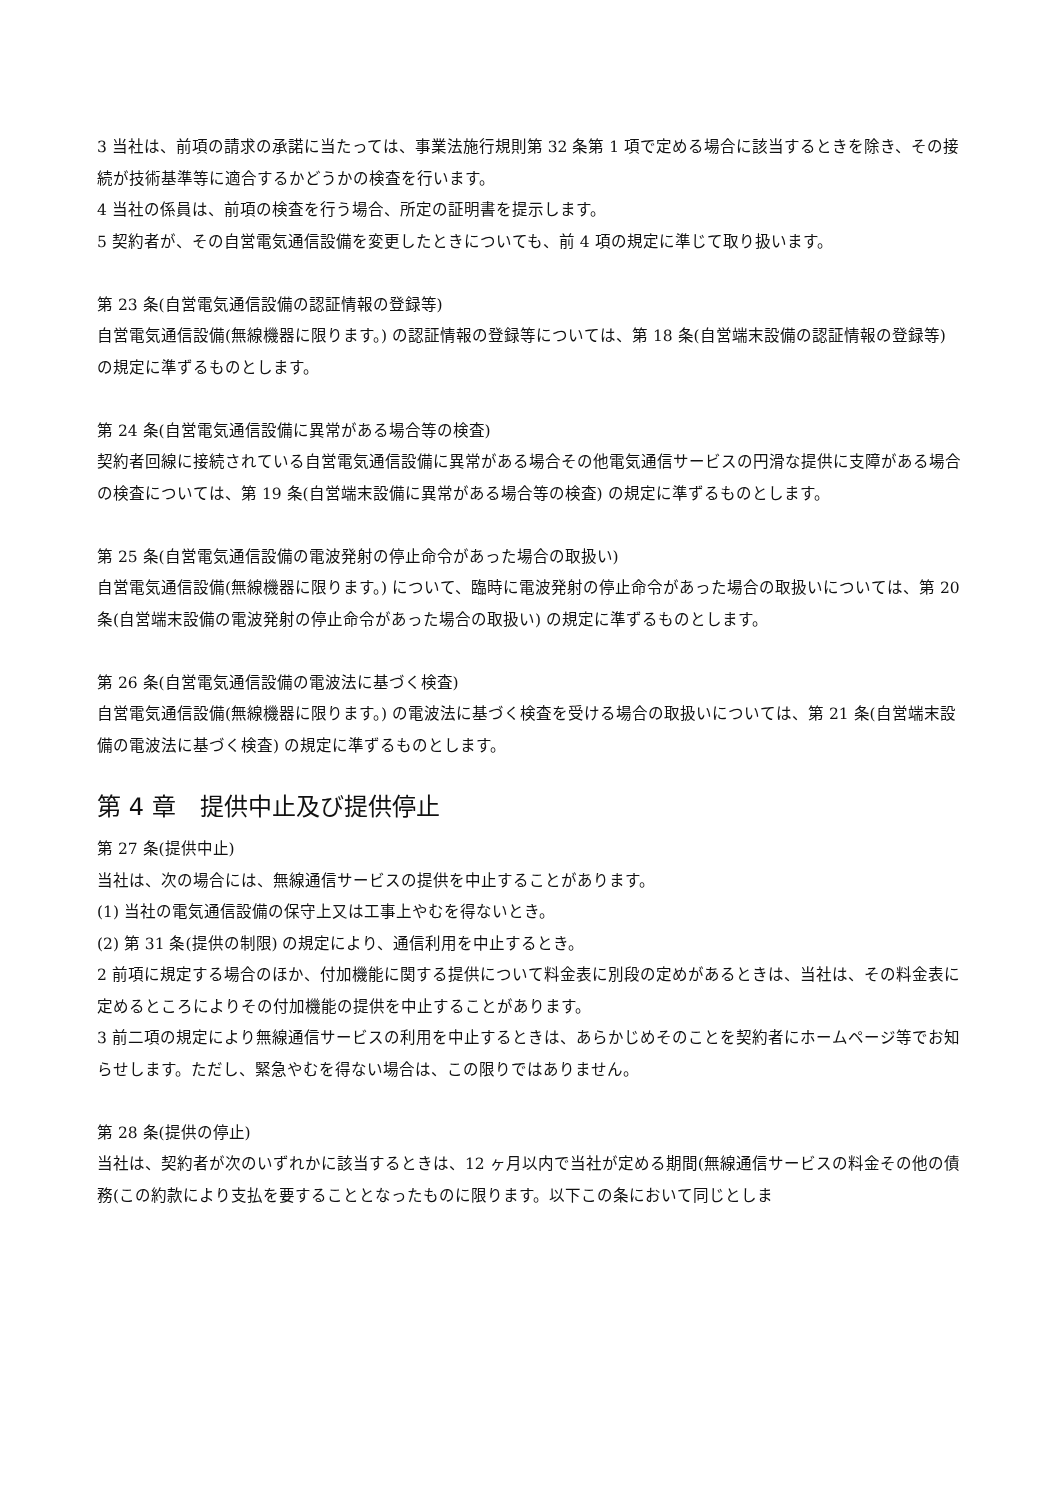3 当社は、前項の請求の承諾に当たっては、事業法施行規則第 32 条第 1 項で定める場合に該当するときを除き、その接続が技術基準等に適合するかどうかの検査を行います。
4 当社の係員は、前項の検査を行う場合、所定の証明書を提示します。
5 契約者が、その自営電気通信設備を変更したときについても、前 4 項の規定に準じて取り扱います。
第 23 条(自営電気通信設備の認証情報の登録等)
自営電気通信設備(無線機器に限ります。) の認証情報の登録等については、第 18 条(自営端末設備の認証情報の登録等) の規定に準ずるものとします。
第 24 条(自営電気通信設備に異常がある場合等の検査)
契約者回線に接続されている自営電気通信設備に異常がある場合その他電気通信サービスの円滑な提供に支障がある場合の検査については、第 19 条(自営端末設備に異常がある場合等の検査) の規定に準ずるものとします。
第 25 条(自営電気通信設備の電波発射の停止命令があった場合の取扱い)
自営電気通信設備(無線機器に限ります。) について、臨時に電波発射の停止命令があった場合の取扱いについては、第 20 条(自営端末設備の電波発射の停止命令があった場合の取扱い) の規定に準ずるものとします。
第 26 条(自営電気通信設備の電波法に基づく検査)
自営電気通信設備(無線機器に限ります。) の電波法に基づく検査を受ける場合の取扱いについては、第 21 条(自営端末設備の電波法に基づく検査) の規定に準ずるものとします。
第 4 章　提供中止及び提供停止
第 27 条(提供中止)
当社は、次の場合には、無線通信サービスの提供を中止することがあります。
(1) 当社の電気通信設備の保守上又は工事上やむを得ないとき。
(2) 第 31 条(提供の制限) の規定により、通信利用を中止するとき。
2 前項に規定する場合のほか、付加機能に関する提供について料金表に別段の定めがあるときは、当社は、その料金表に定めるところによりその付加機能の提供を中止することがあります。
3 前二項の規定により無線通信サービスの利用を中止するときは、あらかじめそのことを契約者にホームページ等でお知らせします。ただし、緊急やむを得ない場合は、この限りではありません。
第 28 条(提供の停止)
当社は、契約者が次のいずれかに該当するときは、12 ヶ月以内で当社が定める期間(無線通信サービスの料金その他の債務(この約款により支払を要することとなったものに限ります。以下この条において同じとしま